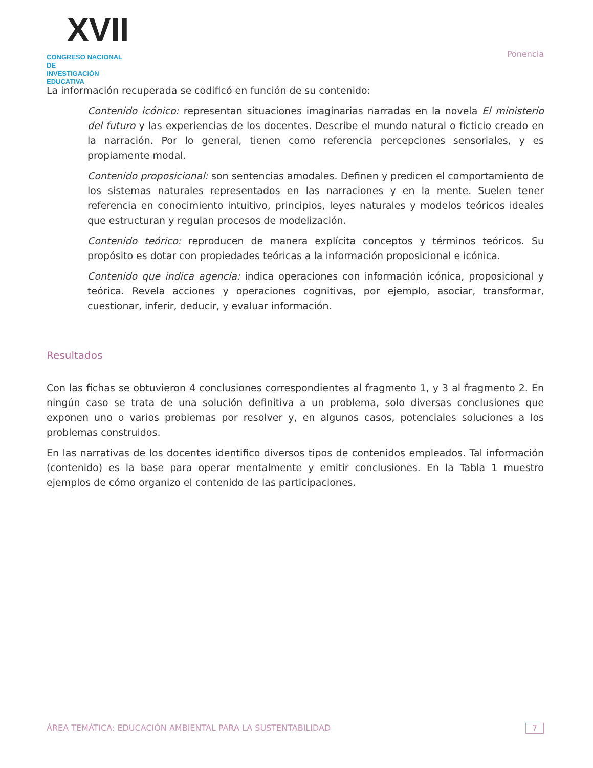XVII
CONGRESO NACIONAL DE
INVESTIGACIÓN EDUCATIVA
Ponencia
La información recuperada se codificó en función de su contenido:
Contenido icónico: representan situaciones imaginarias narradas en la novela El ministerio del futuro y las experiencias de los docentes. Describe el mundo natural o ficticio creado en la narración. Por lo general, tienen como referencia percepciones sensoriales, y es propiamente modal.
Contenido proposicional: son sentencias amodales. Definen y predicen el comportamiento de los sistemas naturales representados en las narraciones y en la mente. Suelen tener referencia en conocimiento intuitivo, principios, leyes naturales y modelos teóricos ideales que estructuran y regulan procesos de modelización.
Contenido teórico: reproducen de manera explícita conceptos y términos teóricos. Su propósito es dotar con propiedades teóricas a la información proposicional e icónica.
Contenido que indica agencia: indica operaciones con información icónica, proposicional y teórica. Revela acciones y operaciones cognitivas, por ejemplo, asociar, transformar, cuestionar, inferir, deducir, y evaluar información.
Resultados
Con las fichas se obtuvieron 4 conclusiones correspondientes al fragmento 1, y 3 al fragmento 2. En ningún caso se trata de una solución definitiva a un problema, solo diversas conclusiones que exponen uno o varios problemas por resolver y, en algunos casos, potenciales soluciones a los problemas construidos.
En las narrativas de los docentes identifico diversos tipos de contenidos empleados. Tal información (contenido) es la base para operar mentalmente y emitir conclusiones. En la Tabla 1 muestro ejemplos de cómo organizo el contenido de las participaciones.
ÁREA TEMÁTICA: EDUCACIÓN AMBIENTAL PARA LA SUSTENTABILIDAD 7